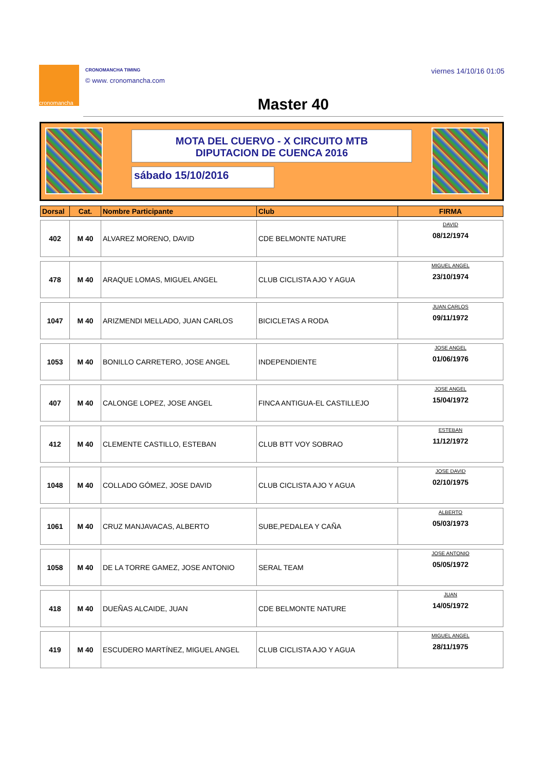cronomancha
CRONOMANCHA TIMING
© www. cronomancha.com
viernes 14/10/16 01:05
Master 40
MOTA DEL CUERVO - X CIRCUITO MTB
DIPUTACION DE CUENCA 2016
sábado 15/10/2016
| Dorsal | Cat. | Nombre Participante | Club | FIRMA |
| --- | --- | --- | --- | --- |
| 402 | M 40 | ALVAREZ MORENO, DAVID | CDE BELMONTE NATURE | DAVID 08/12/1974 |
| 478 | M 40 | ARAQUE LOMAS, MIGUEL ANGEL | CLUB CICLISTA AJO Y AGUA | MIGUEL ANGEL 23/10/1974 |
| 1047 | M 40 | ARIZMENDI MELLADO, JUAN CARLOS | BICICLETAS A RODA | JUAN CARLOS 09/11/1972 |
| 1053 | M 40 | BONILLO CARRETERO, JOSE ANGEL | INDEPENDIENTE | JOSE ANGEL 01/06/1976 |
| 407 | M 40 | CALONGE LOPEZ, JOSE ANGEL | FINCA ANTIGUA-EL CASTILLEJO | JOSE ANGEL 15/04/1972 |
| 412 | M 40 | CLEMENTE CASTILLO, ESTEBAN | CLUB BTT VOY SOBRAO | ESTEBAN 11/12/1972 |
| 1048 | M 40 | COLLADO GÓMEZ, JOSE DAVID | CLUB CICLISTA AJO Y AGUA | JOSE DAVID 02/10/1975 |
| 1061 | M 40 | CRUZ MANJAVACAS, ALBERTO | SUBE,PEDALEA Y CAÑA | ALBERTO 05/03/1973 |
| 1058 | M 40 | DE LA TORRE GAMEZ, JOSE ANTONIO | SERAL TEAM | JOSE ANTONIO 05/05/1972 |
| 418 | M 40 | DUEÑAS ALCAIDE, JUAN | CDE BELMONTE NATURE | JUAN 14/05/1972 |
| 419 | M 40 | ESCUDERO MARTÍNEZ, MIGUEL ANGEL | CLUB CICLISTA AJO Y AGUA | MIGUEL ANGEL 28/11/1975 |